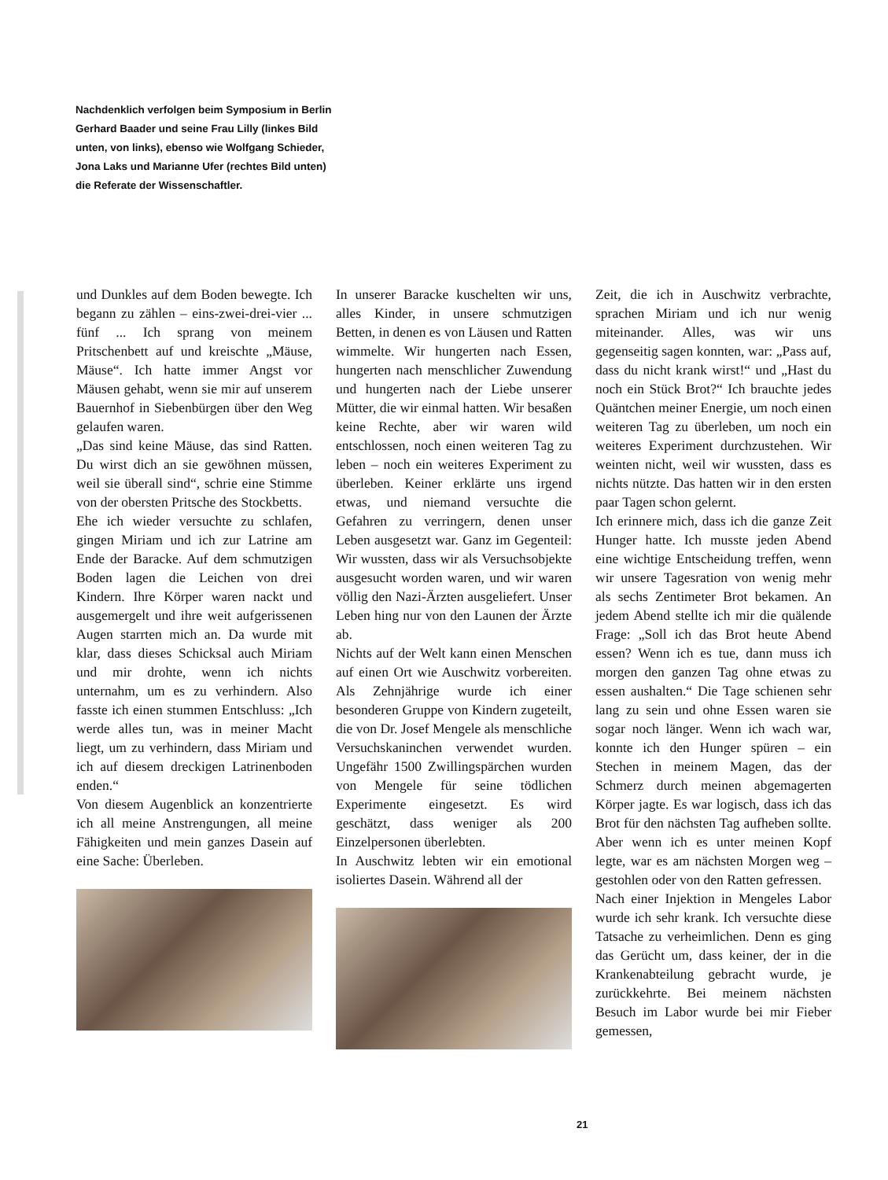Nachdenklich verfolgen beim Symposium in Berlin Gerhard Baader und seine Frau Lilly (linkes Bild unten, von links), ebenso wie Wolfgang Schieder, Jona Laks und Marianne Ufer (rechtes Bild unten) die Referate der Wissenschaftler.
und Dunkles auf dem Boden bewegte. Ich begann zu zählen – eins-zwei-drei-vier ... fünf ... Ich sprang von meinem Pritschenbett auf und kreischte „Mäuse, Mäuse“. Ich hatte immer Angst vor Mäusen gehabt, wenn sie mir auf unserem Bauernhof in Siebenbürgen über den Weg gelaufen waren.
„Das sind keine Mäuse, das sind Ratten. Du wirst dich an sie gewöhnen müssen, weil sie überall sind“, schrie eine Stimme von der obersten Pritsche des Stockbetts.
Ehe ich wieder versuchte zu schlafen, gingen Miriam und ich zur Latrine am Ende der Baracke. Auf dem schmutzigen Boden lagen die Leichen von drei Kindern. Ihre Körper waren nackt und ausgemergelt und ihre weit aufgerissenen Augen starrten mich an. Da wurde mit klar, dass dieses Schicksal auch Miriam und mir drohte, wenn ich nichts unternahm, um es zu verhindern. Also fasste ich einen stummen Entschluss: „Ich werde alles tun, was in meiner Macht liegt, um zu verhindern, dass Miriam und ich auf diesem dreckigen Latrinenboden enden.“
Von diesem Augenblick an konzentrierte ich all meine Anstrengungen, all meine Fähigkeiten und mein ganzes Dasein auf eine Sache: Überleben.
In unserer Baracke kuschelten wir uns, alles Kinder, in unsere schmutzigen Betten, in denen es von Läusen und Ratten wimmelte. Wir hungerten nach Essen, hungerten nach menschlicher Zuwendung und hungerten nach der Liebe unserer Mütter, die wir einmal hatten. Wir besaßen keine Rechte, aber wir waren wild entschlossen, noch einen weiteren Tag zu leben – noch ein weiteres Experiment zu überleben. Keiner erklärte uns irgend etwas, und niemand versuchte die Gefahren zu verringern, denen unser Leben ausgesetzt war. Ganz im Gegenteil: Wir wussten, dass wir als Versuchsobjekte ausgesucht worden waren, und wir waren völlig den Nazi-Ärzten ausgeliefert. Unser Leben hing nur von den Launen der Ärzte ab.
Nichts auf der Welt kann einen Menschen auf einen Ort wie Auschwitz vorbereiten. Als Zehnjährige wurde ich einer besonderen Gruppe von Kindern zugeteilt, die von Dr. Josef Mengele als menschliche Versuchskaninchen verwendet wurden. Ungefähr 1500 Zwillingspärchen wurden von Mengele für seine tödlichen Experimente eingesetzt. Es wird geschätzt, dass weniger als 200 Einzelpersonen überlebten.
In Auschwitz lebten wir ein emotional isoliertes Dasein. Während all der
Zeit, die ich in Auschwitz verbrachte, sprachen Miriam und ich nur wenig miteinander. Alles, was wir uns gegenseitig sagen konnten, war: „Pass auf, dass du nicht krank wirst!“ und „Hast du noch ein Stück Brot?“ Ich brauchte jedes Quäntchen meiner Energie, um noch einen weiteren Tag zu überleben, um noch ein weiteres Experiment durchzustehen. Wir weinten nicht, weil wir wussten, dass es nichts nützte. Das hatten wir in den ersten paar Tagen schon gelernt.
Ich erinnere mich, dass ich die ganze Zeit Hunger hatte. Ich musste jeden Abend eine wichtige Entscheidung treffen, wenn wir unsere Tagesration von wenig mehr als sechs Zentimeter Brot bekamen. An jedem Abend stellte ich mir die quälende Frage: „Soll ich das Brot heute Abend essen? Wenn ich es tue, dann muss ich morgen den ganzen Tag ohne etwas zu essen aushalten.“ Die Tage schienen sehr lang zu sein und ohne Essen waren sie sogar noch länger. Wenn ich wach war, konnte ich den Hunger spüren – ein Stechen in meinem Magen, das der Schmerz durch meinen abgemagerten Körper jagte. Es war logisch, dass ich das Brot für den nächsten Tag aufheben sollte. Aber wenn ich es unter meinen Kopf legte, war es am nächsten Morgen weg – gestohlen oder von den Ratten gefressen.
Nach einer Injektion in Mengeles Labor wurde ich sehr krank. Ich versuchte diese Tatsache zu verheimlichen. Denn es ging das Gerücht um, dass keiner, der in die Krankenabteilung gebracht wurde, je zurückkehrte. Bei meinem nächsten Besuch im Labor wurde bei mir Fieber gemessen,
21